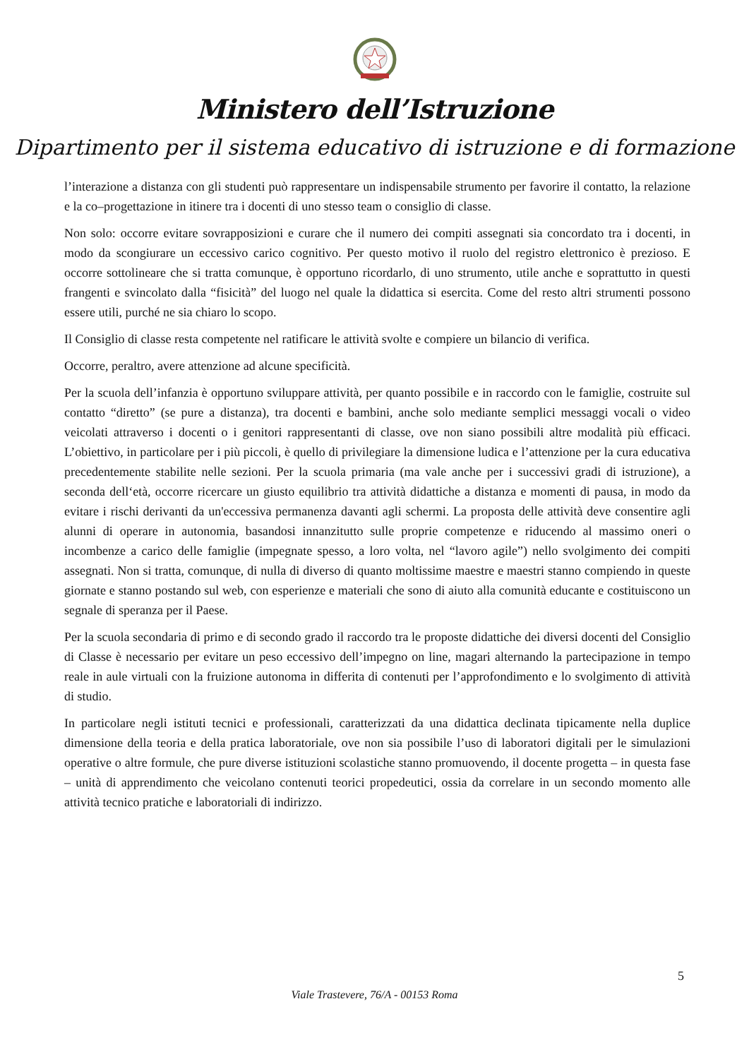Ministero dell’Istruzione
Dipartimento per il sistema educativo di istruzione e di formazione
l’interazione a distanza con gli studenti può rappresentare un indispensabile strumento per favorire il contatto, la relazione e la co–progettazione in itinere tra i docenti di uno stesso team o consiglio di classe.
Non solo: occorre evitare sovrapposizioni e curare che il numero dei compiti assegnati sia concordato tra i docenti, in modo da scongiurare un eccessivo carico cognitivo. Per questo motivo il ruolo del registro elettronico è prezioso. E occorre sottolineare che si tratta comunque, è opportuno ricordarlo, di uno strumento, utile anche e soprattutto in questi frangenti e svincolato dalla “fisicità” del luogo nel quale la didattica si esercita. Come del resto altri strumenti possono essere utili, purché ne sia chiaro lo scopo.
Il Consiglio di classe resta competente nel ratificare le attività svolte e compiere un bilancio di verifica.
Occorre, peraltro, avere attenzione ad alcune specificità.
Per la scuola dell’infanzia è opportuno sviluppare attività, per quanto possibile e in raccordo con le famiglie, costruite sul contatto “diretto” (se pure a distanza), tra docenti e bambini, anche solo mediante semplici messaggi vocali o video veicolati attraverso i docenti o i genitori rappresentanti di classe, ove non siano possibili altre modalità più efficaci. L’obiettivo, in particolare per i più piccoli, è quello di privilegiare la dimensione ludica e l’attenzione per la cura educativa precedentemente stabilite nelle sezioni. Per la scuola primaria (ma vale anche per i successivi gradi di istruzione), a seconda dell‘età, occorre ricercare un giusto equilibrio tra attività didattiche a distanza e momenti di pausa, in modo da evitare i rischi derivanti da un'eccessiva permanenza davanti agli schermi. La proposta delle attività deve consentire agli alunni di operare in autonomia, basandosi innanzitutto sulle proprie competenze e riducendo al massimo oneri o incombenze a carico delle famiglie (impegnate spesso, a loro volta, nel “lavoro agile”) nello svolgimento dei compiti assegnati. Non si tratta, comunque, di nulla di diverso di quanto moltissime maestre e maestri stanno compiendo in queste giornate e stanno postando sul web, con esperienze e materiali che sono di aiuto alla comunità educante e costituiscono un segnale di speranza per il Paese.
Per la scuola secondaria di primo e di secondo grado il raccordo tra le proposte didattiche dei diversi docenti del Consiglio di Classe è necessario per evitare un peso eccessivo dell’impegno on line, magari alternando la partecipazione in tempo reale in aule virtuali con la fruizione autonoma in differita di contenuti per l’approfondimento e lo svolgimento di attività di studio.
In particolare negli istituti tecnici e professionali, caratterizzati da una didattica declinata tipicamente nella duplice dimensione della teoria e della pratica laboratoriale, ove non sia possibile l’uso di laboratori digitali per le simulazioni operative o altre formule, che pure diverse istituzioni scolastiche stanno promuovendo, il docente progetta – in questa fase – unità di apprendimento che veicolano contenuti teorici propedeutici, ossia da correlare in un secondo momento alle attività tecnico pratiche e laboratoriali di indirizzo.
5
Viale Trastevere, 76/A - 00153 Roma